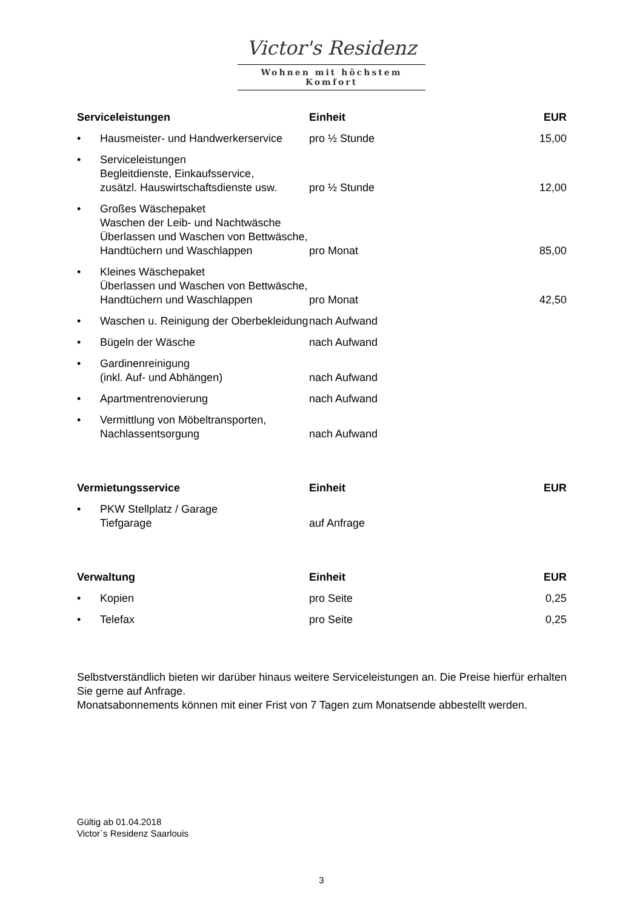Victor's Residenz
Wohnen mit höchstem Komfort
| Serviceleistungen | | Einheit | EUR |
| --- | --- | --- | --- |
| • | Hausmeister- und Handwerkerservice | pro ½ Stunde | 15,00 |
| • | Serviceleistungen Begleitdienste, Einkaufsservice, zusätzl. Hauswirtschaftsdienste usw. | pro ½ Stunde | 12,00 |
| • | Großes Wäschepaket Waschen der Leib- und Nachtwäsche Überlassen und Waschen von Bettwäsche, Handtüchern und Waschlappen | pro Monat | 85,00 |
| • | Kleines Wäschepaket Überlassen und Waschen von Bettwäsche, Handtüchern und Waschlappen | pro Monat | 42,50 |
| • | Waschen u. Reinigung der Oberbekleidung | nach Aufwand | |
| • | Bügeln der Wäsche | nach Aufwand | |
| • | Gardinenreinigung (inkl. Auf- und Abhängen) | nach Aufwand | |
| • | Apartmentrenovierung | nach Aufwand | |
| • | Vermittlung von Möbeltransporten, Nachlassentsorgung | nach Aufwand | |
| Vermietungsservice | | Einheit | EUR |
| --- | --- | --- | --- |
| • | PKW Stellplatz / Garage Tiefgarage | auf Anfrage | |
| Verwaltung | | Einheit | EUR |
| --- | --- | --- | --- |
| • | Kopien | pro Seite | 0,25 |
| • | Telefax | pro Seite | 0,25 |
Selbstverständlich bieten wir darüber hinaus weitere Serviceleistungen an. Die Preise hierfür erhalten Sie gerne auf Anfrage.
Monatsabonnements können mit einer Frist von 7 Tagen zum Monatsende abbestellt werden.
Gültig ab 01.04.2018
Victor`s Residenz Saarlouis
3